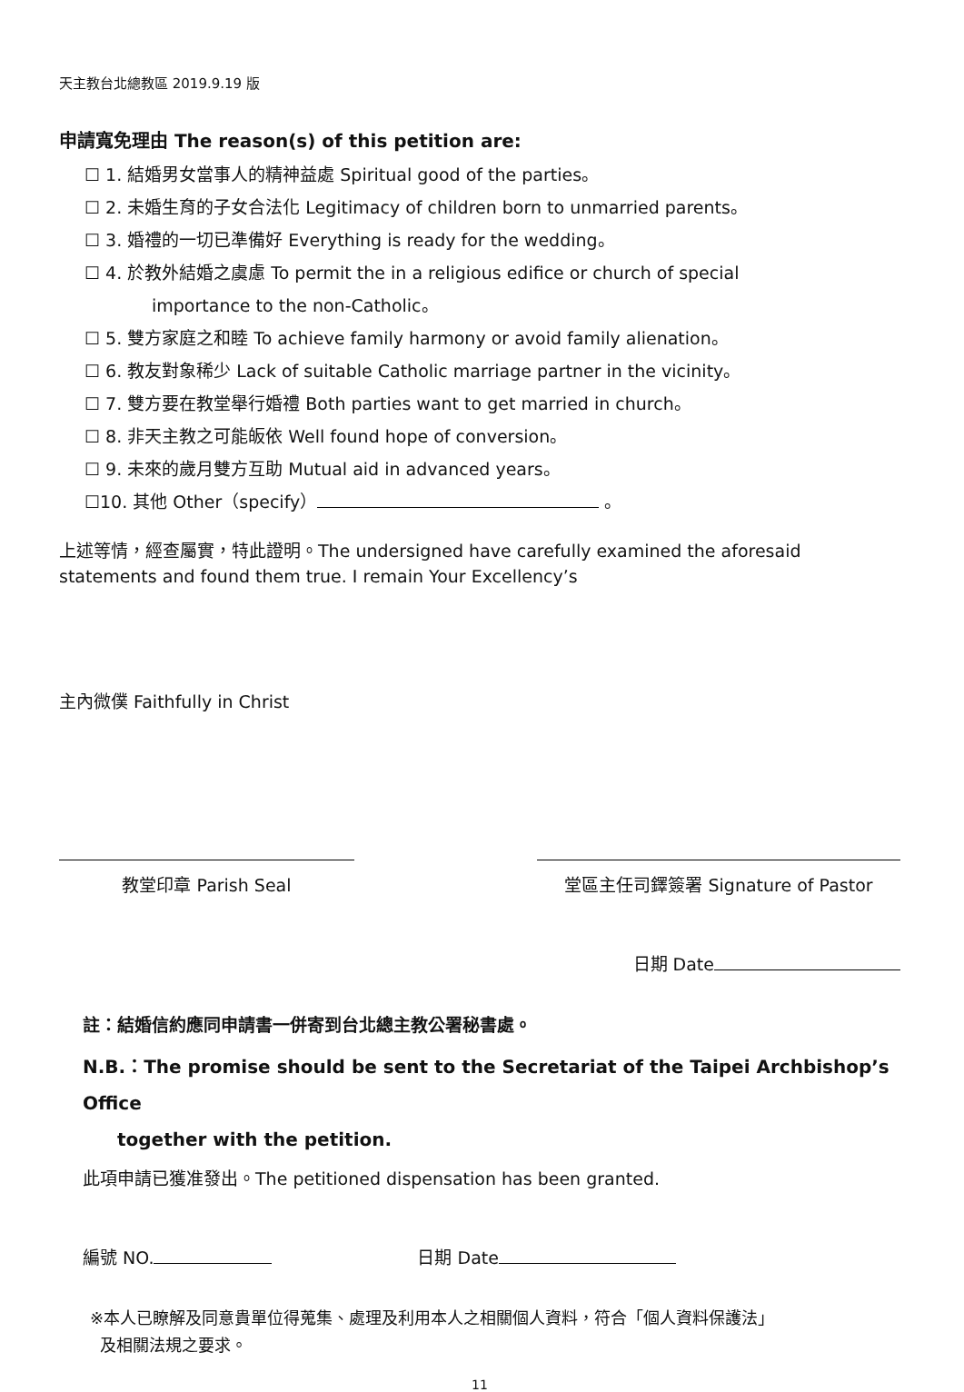天主教台北總教區 2019.9.19 版
申請寬免理由 The reason(s) of this petition are:
☐ 1. 結婚男女當事人的精神益處 Spiritual good of the parties。
☐ 2. 未婚生育的子女合法化 Legitimacy of children born to unmarried parents。
☐ 3. 婚禮的一切已準備好 Everything is ready for the wedding。
☐ 4. 於教外結婚之虞慮 To permit the in a religious edifice or church of special
importance to the non-Catholic。
☐ 5. 雙方家庭之和睦 To achieve family harmony or avoid family alienation。
☐ 6. 教友對象稀少 Lack of suitable Catholic marriage partner in the vicinity。
☐ 7. 雙方要在教堂舉行婚禮 Both parties want to get married in church。
☐ 8. 非天主教之可能皈依 Well found hope of conversion。
☐ 9. 未來的歲月雙方互助 Mutual aid in advanced years。
☐10. 其他 Other（specify） 。
上述等情，經查屬實，特此證明。The undersigned have carefully examined the aforesaid statements and found them true. I remain Your Excellency’s
主內微僕 Faithfully in Christ
教堂印章 Parish Seal 堂區主任司鐸簽署 Signature of Pastor
日期 Date
註：結婚信約應同申請書一併寄到台北總主教公署秘書處。
N.B.：The promise should be sent to the Secretariat of the Taipei Archbishop’s Office
together with the petition.
此項申請已獲准發出。The petitioned dispensation has been granted.
編號 NO. 日期 Date
※本人已瞭解及同意貴單位得蒐集、處理及利用本人之相關個人資料，符合「個人資料保護法」
及相關法規之要求。
11